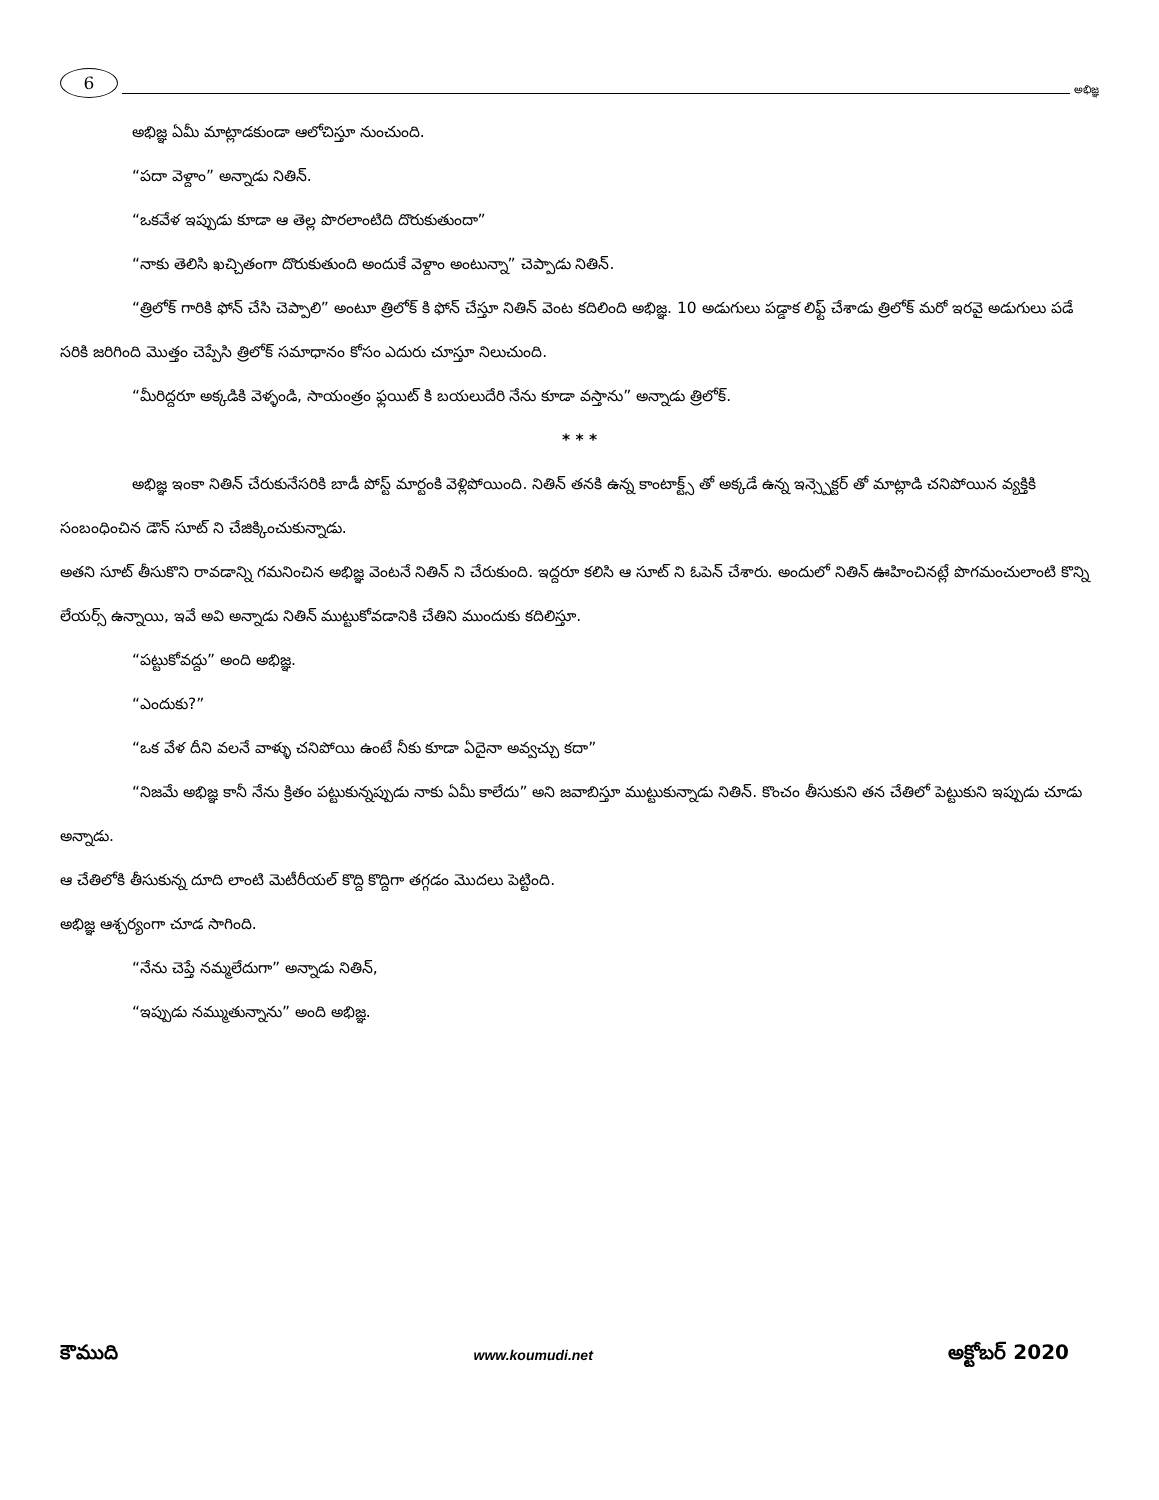6
అభిజ్ఞ
అభిజ్ఞ ఏమీ మాట్లాడకుండా ఆలోచిస్తూ నుంచుంది.
“పదా వెళ్దాం” అన్నాడు నితిన్.
“ఒకవేళ ఇప్పుడు కూడా ఆ తెల్ల పొరలాంటిది దొరుకుతుందా”
“నాకు తెలిసి ఖచ్చితంగా దొరుకుతుంది అందుకే వెళ్దాం అంటున్నా” చెప్పాడు నితిన్.
“త్రిలోక్ గారికి ఫోన్ చేసి చెప్పాలి” అంటూ త్రిలోక్ కి ఫోన్ చేస్తూ నితిన్ వెంట కదిలింది అభిజ్ఞ. 10 అడుగులు పడ్డాక లిఫ్ట్ చేశాడు త్రిలోక్ మరో ఇరవై అడుగులు పడే సరికి జరిగింది మొత్తం చెప్పేసి త్రిలోక్ సమాధానం కోసం ఎదురు చూస్తూ నిలుచుంది.
“మీరిద్దరూ అక్కడికి వెళ్ళండి, సాయంత్రం ఫ్లయిట్ కి బయలుదేరి నేను కూడా వస్తాను” అన్నాడు త్రిలోక్.
* * *
అభిజ్ఞ ఇంకా నితిన్ చేరుకునేసరికి బాడీ పోస్ట్ మార్టంకి వెళ్లిపోయింది. నితిన్ తనకి ఉన్న కాంటాక్ట్స్ తో అక్కడే ఉన్న ఇన్స్పెక్టర్ తో మాట్లాడి చనిపోయిన వ్యక్తికి సంబంధించిన డౌన్ సూట్ ని చేజిక్కించుకున్నాడు.
అతని సూట్ తీసుకొని రావడాన్ని గమనించిన అభిజ్ఞ వెంటనే నితిన్ ని చేరుకుంది. ఇద్దరూ కలిసి ఆ సూట్ ని ఓపెన్ చేశారు. అందులో నితిన్ ఊహించినట్లే పొగమంచులాంటి కొన్ని లేయర్స్ ఉన్నాయి, ఇవే అవి అన్నాడు నితిన్ ముట్టుకోవడానికి చేతిని ముందుకు కదిలిస్తూ.
“పట్టుకోవద్దు” అంది అభిజ్ఞ.
“ఎందుకు?”
“ఒక వేళ దీని వలనే వాళ్ళు చనిపోయి ఉంటే నీకు కూడా ఏదైనా అవ్వచ్చు కదా”
“నిజమే అభిజ్ఞ కానీ నేను క్రితం పట్టుకున్నప్పుడు నాకు ఏమీ కాలేదు” అని జవాబిస్తూ ముట్టుకున్నాడు నితిన్. కొంచం తీసుకుని తన చేతిలో పెట్టుకుని ఇప్పుడు చూడు అన్నాడు.
ఆ చేతిలోకి తీసుకున్న దూది లాంటి మెటీరీయల్ కొద్ది కొద్దిగా తగ్గడం మొదలు పెట్టింది.
అభిజ్ఞ ఆశ్చర్యంగా చూడ సాగింది.
“నేను చెప్తే నమ్మలేదుగా” అన్నాడు నితిన్,
“ఇప్పుడు నమ్ముతున్నాను” అంది అభిజ్ఞ.
కౌముది www.koumudi.net అక్టోబర్ 2020